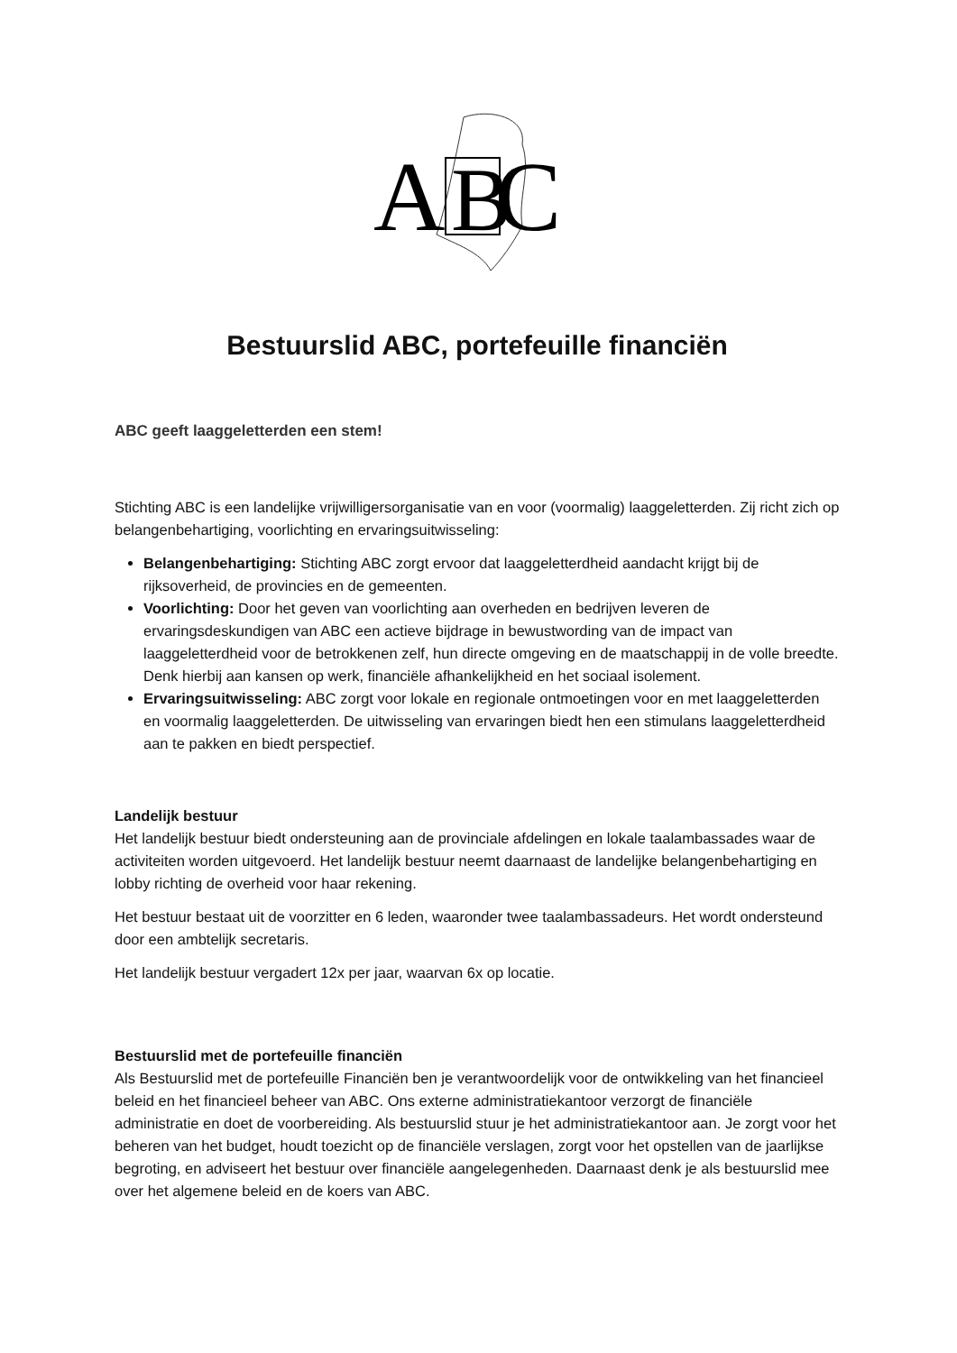A
B
C
Bestuurslid ABC, portefeuille financiën
ABC geeft laaggeletterden een stem!
Stichting ABC is een landelijke vrijwilligersorganisatie van en voor (voormalig) laaggeletterden. Zij richt zich op belangenbehartiging, voorlichting en ervaringsuitwisseling:
Belangenbehartiging: Stichting ABC zorgt ervoor dat laaggeletterdheid aandacht krijgt bij de rijksoverheid, de provincies en de gemeenten.
Voorlichting: Door het geven van voorlichting aan overheden en bedrijven leveren de ervaringsdeskundigen van ABC een actieve bijdrage in bewustwording van de impact van laaggeletterdheid voor de betrokkenen zelf, hun directe omgeving en de maatschappij in de volle breedte. Denk hierbij aan kansen op werk, financiële afhankelijkheid en het sociaal isolement.
Ervaringsuitwisseling: ABC zorgt voor lokale en regionale ontmoetingen voor en met laaggeletterden en voormalig laaggeletterden. De uitwisseling van ervaringen biedt hen een stimulans laaggeletterdheid aan te pakken en biedt perspectief.
Landelijk bestuur
Het landelijk bestuur biedt ondersteuning aan de provinciale afdelingen en lokale taalambassades waar de activiteiten worden uitgevoerd. Het landelijk bestuur neemt daarnaast de landelijke belangenbehartiging en lobby richting de overheid voor haar rekening.
Het bestuur bestaat uit de voorzitter en 6 leden, waaronder twee taalambassadeurs. Het wordt ondersteund door een ambtelijk secretaris.
Het landelijk bestuur vergadert 12x per jaar, waarvan 6x op locatie.
Bestuurslid met de portefeuille financiën
Als Bestuurslid met de portefeuille Financiën ben je verantwoordelijk voor de ontwikkeling van het financieel beleid en het financieel beheer van ABC. Ons externe administratiekantoor verzorgt de financiële administratie en doet de voorbereiding. Als bestuurslid stuur je het administratiekantoor aan. Je zorgt voor het beheren van het budget, houdt toezicht op de financiële verslagen, zorgt voor het opstellen van de jaarlijkse begroting, en adviseert het bestuur over financiële aangelegenheden. Daarnaast denk je als bestuurslid mee over het algemene beleid en de koers van ABC.